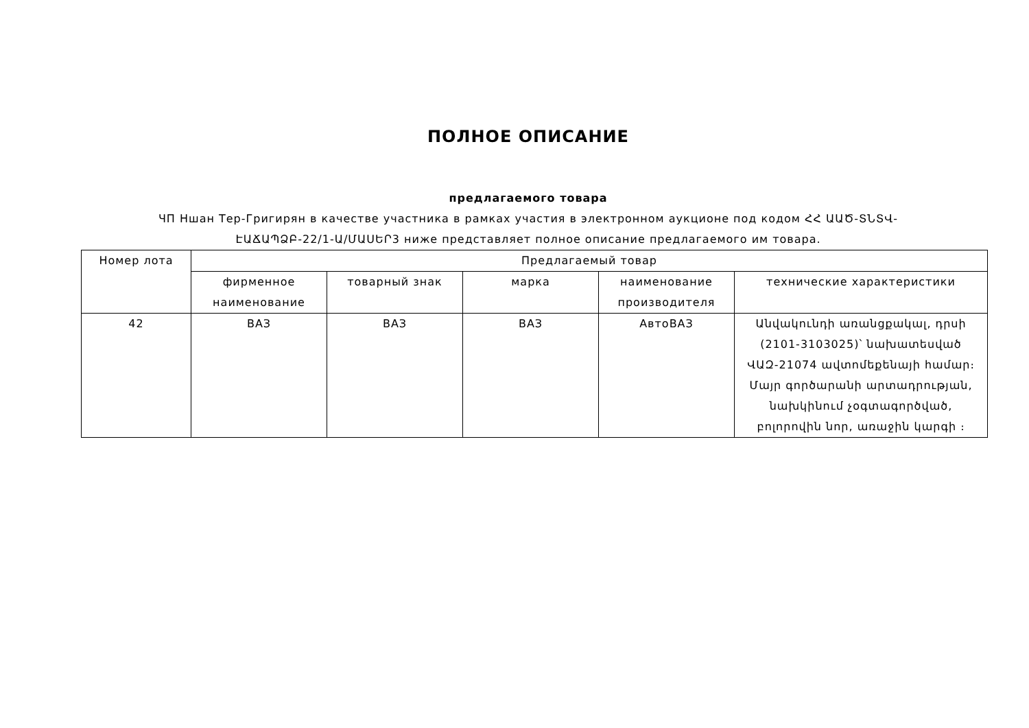ПОЛНОЕ ОПИСАНИЕ
предлагаемого товара
ЧП Ншан Тер-Григирян в качестве участника в рамках участия в электронном аукционе под кодом ՀՀ ԱԱԾ-ՏՆՏՎ-ԷԱՃԱՊՁԲ-22/1-Ա/ՄԱՍԵՐ3 ниже представляет полное описание предлагаемого им товара.
| Номер лота | Предлагаемый товар | | | | |
| --- | --- | --- | --- | --- | --- |
| | фирменное наименование | товарный знак | марка | наименование производителя | технические характеристики |
| 42 | ВАЗ | ВАЗ | ВАЗ | АвтоВАЗ | Անվակունդի առանցքակալ, դրսի (2101-3103025)՝ նախատեսված ՎԱԶ-21074 ավտոմեքենայի համար։ Մայր գործարանի արտադրության, նախկինում չօգտագործված, բոլորովին նոր, առաջին կարգի ։ |